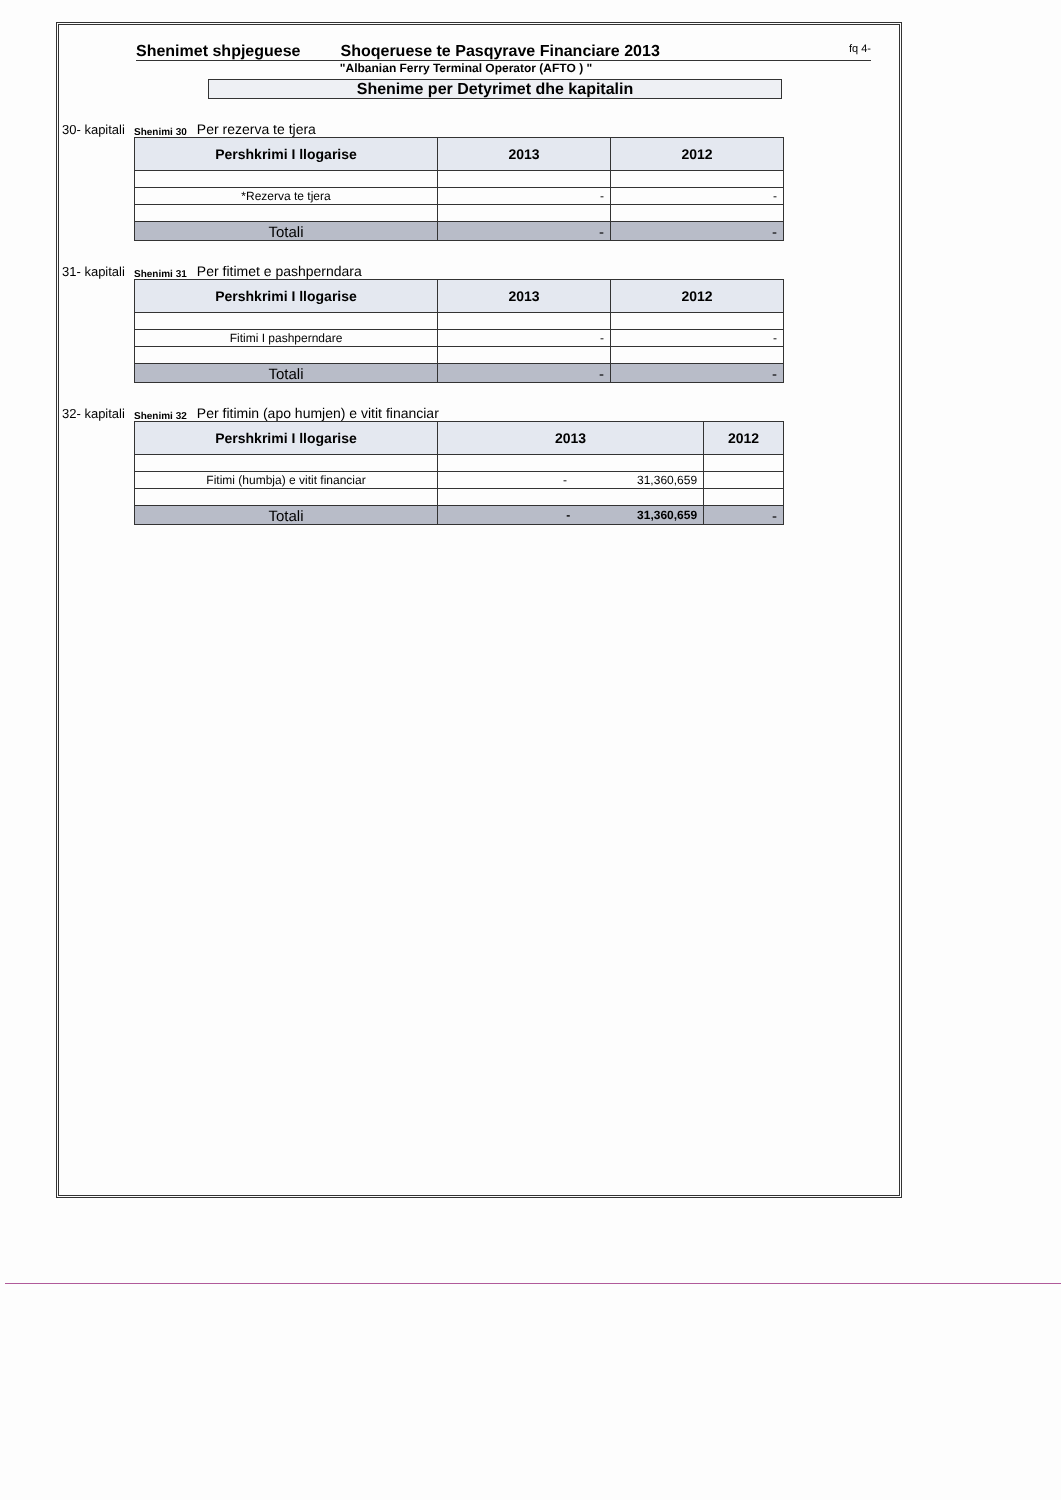Shenimet shpjeguese Shoqeruese te Pasqyrave Financiare 2013 fq 4-
"Albanian Ferry Terminal Operator (AFTO ) "
Shenime per Detyrimet dhe kapitalin
30- kapitali Shenimi 30 Per rezerva te tjera
| Pershkrimi I llogarise | 2013 | 2012 |
| --- | --- | --- |
| *Rezerva te tjera | - | - |
| Totali | - | - |
31- kapitali Shenimi 31 Per fitimet e pashperndara
| Pershkrimi I llogarise | 2013 | 2012 |
| --- | --- | --- |
| Fitimi I pashperndare | - | - |
| Totali | - | - |
32- kapitali Shenimi 32 Per fitimin (apo humjen) e vitit financiar
| Pershkrimi I llogarise | 2013 | 2012 |
| --- | --- | --- |
| Fitimi (humbja) e vitit financiar | - 31,360,659 | |
| Totali | - 31,360,659 | - |